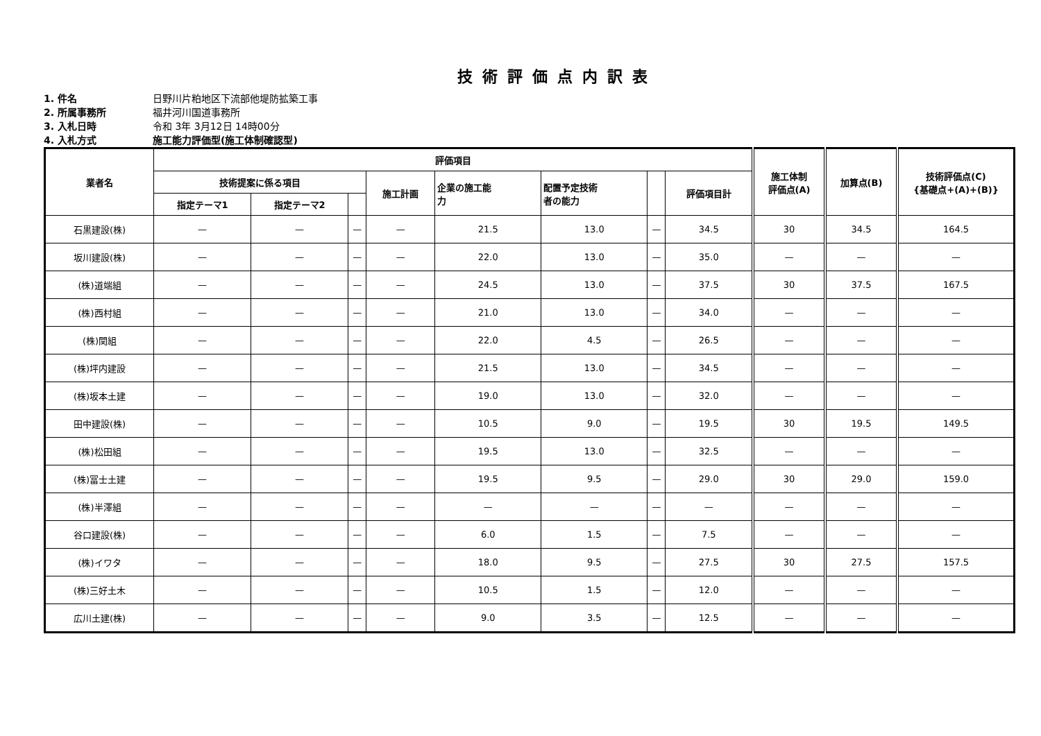技術評価点内訳表
1. 件名 日野川片粕地区下流部他堤防拡築工事
2. 所属事務所 福井河川国道事務所
3. 入札日時 令和 3年 3月12日 14時00分
4. 入札方式 施工能力評価型(施工体制確認型)
| 業者名 | 評価項目 | | | | | | | | 施工体制 評価点(A) | 加算点(B) | 技術評価点(C) {基礎点+(A)+(B)} |
| --- | --- | --- | --- | --- | --- | --- | --- | --- | --- | --- | --- |
| | 技術提案に係る項目 | | | 施工計画 | 企業の施工能 力 | 配置予定技術 者の能力 | | 評価項目計 | | | |
| | 指定テーマ1 | 指定テーマ2 | | | | | | | | | |
| 石黒建設(株) | — | — | — | — | 21.5 | 13.0 | — | 34.5 | 30 | 34.5 | 164.5 |
| 坂川建設(株) | — | — | — | — | 22.0 | 13.0 | — | 35.0 | — | — | — |
| (株)道端組 | — | — | — | — | 24.5 | 13.0 | — | 37.5 | 30 | 37.5 | 167.5 |
| (株)西村組 | — | — | — | — | 21.0 | 13.0 | — | 34.0 | — | — | — |
| (株)関組 | — | — | — | — | 22.0 | 4.5 | — | 26.5 | — | — | — |
| (株)坪内建設 | — | — | — | — | 21.5 | 13.0 | — | 34.5 | — | — | — |
| (株)坂本土建 | — | — | — | — | 19.0 | 13.0 | — | 32.0 | — | — | — |
| 田中建設(株) | — | — | — | — | 10.5 | 9.0 | — | 19.5 | 30 | 19.5 | 149.5 |
| (株)松田組 | — | — | — | — | 19.5 | 13.0 | — | 32.5 | — | — | — |
| (株)冨士土建 | — | — | — | — | 19.5 | 9.5 | — | 29.0 | 30 | 29.0 | 159.0 |
| (株)半澤組 | — | — | — | — | — | — | — | — | — | — | — |
| 谷口建設(株) | — | — | — | — | 6.0 | 1.5 | — | 7.5 | — | — | — |
| (株)イワタ | — | — | — | — | 18.0 | 9.5 | — | 27.5 | 30 | 27.5 | 157.5 |
| (株)三好土木 | — | — | — | — | 10.5 | 1.5 | — | 12.0 | — | — | — |
| 広川土建(株) | — | — | — | — | 9.0 | 3.5 | — | 12.5 | — | — | — |